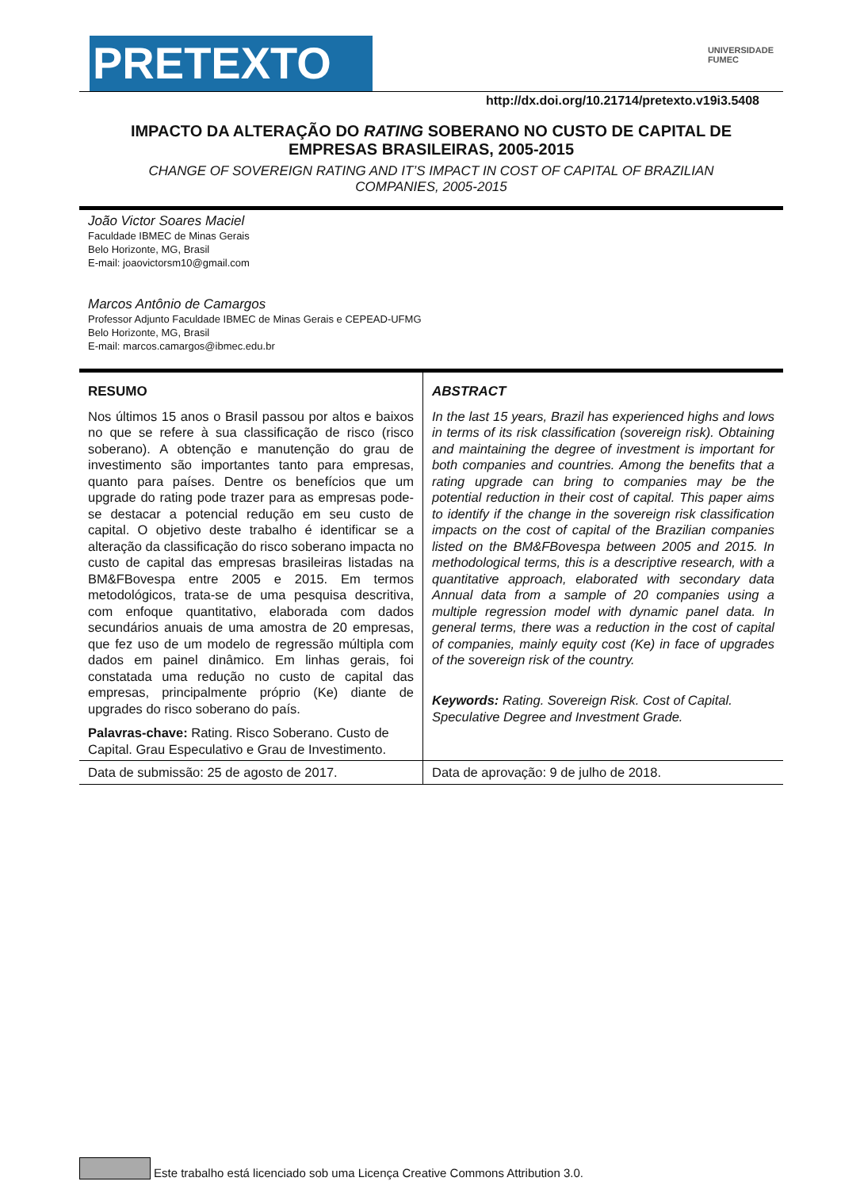PRETEXTO
UNIVERSIDADE
FUMEC
http://dx.doi.org/10.21714/pretexto.v19i3.5408
IMPACTO DA ALTERAÇÃO DO RATING SOBERANO NO CUSTO DE CAPITAL DE EMPRESAS BRASILEIRAS, 2005-2015
CHANGE OF SOVEREIGN RATING AND IT’S IMPACT IN COST OF CAPITAL OF BRAZILIAN COMPANIES, 2005-2015
João Victor Soares Maciel
Faculdade IBMEC de Minas Gerais
Belo Horizonte, MG, Brasil
E-mail: joaovictorsm10@gmail.com
Marcos Antônio de Camargos
Professor Adjunto Faculdade IBMEC de Minas Gerais e CEPEAD-UFMG
Belo Horizonte, MG, Brasil
E-mail: marcos.camargos@ibmec.edu.br
RESUMO
Nos últimos 15 anos o Brasil passou por altos e baixos no que se refere à sua classificação de risco (risco soberano). A obtenção e manutenção do grau de investimento são importantes tanto para empresas, quanto para países. Dentre os benefícios que um upgrade do rating pode trazer para as empresas pode-se destacar a potencial redução em seu custo de capital. O objetivo deste trabalho é identificar se a alteração da classificação do risco soberano impacta no custo de capital das empresas brasileiras listadas na BM&FBovespa entre 2005 e 2015. Em termos metodológicos, trata-se de uma pesquisa descritiva, com enfoque quantitativo, elaborada com dados secundários anuais de uma amostra de 20 empresas, que fez uso de um modelo de regressão múltipla com dados em painel dinâmico. Em linhas gerais, foi constatada uma redução no custo de capital das empresas, principalmente próprio (Ke) diante de upgrades do risco soberano do país.
Palavras-chave: Rating. Risco Soberano. Custo de Capital. Grau Especulativo e Grau de Investimento.
ABSTRACT
In the last 15 years, Brazil has experienced highs and lows in terms of its risk classification (sovereign risk). Obtaining and maintaining the degree of investment is important for both companies and countries. Among the benefits that a rating upgrade can bring to companies may be the potential reduction in their cost of capital. This paper aims to identify if the change in the sovereign risk classification impacts on the cost of capital of the Brazilian companies listed on the BM&FBovespa between 2005 and 2015. In methodological terms, this is a descriptive research, with a quantitative approach, elaborated with secondary data Annual data from a sample of 20 companies using a multiple regression model with dynamic panel data. In general terms, there was a reduction in the cost of capital of companies, mainly equity cost (Ke) in face of upgrades of the sovereign risk of the country.
Keywords: Rating. Sovereign Risk. Cost of Capital. Speculative Degree and Investment Grade.
Data de submissão: 25 de agosto de 2017. Data de aprovação: 9 de julho de 2018.
Este trabalho está licenciado sob uma Licença Creative Commons Attribution 3.0.